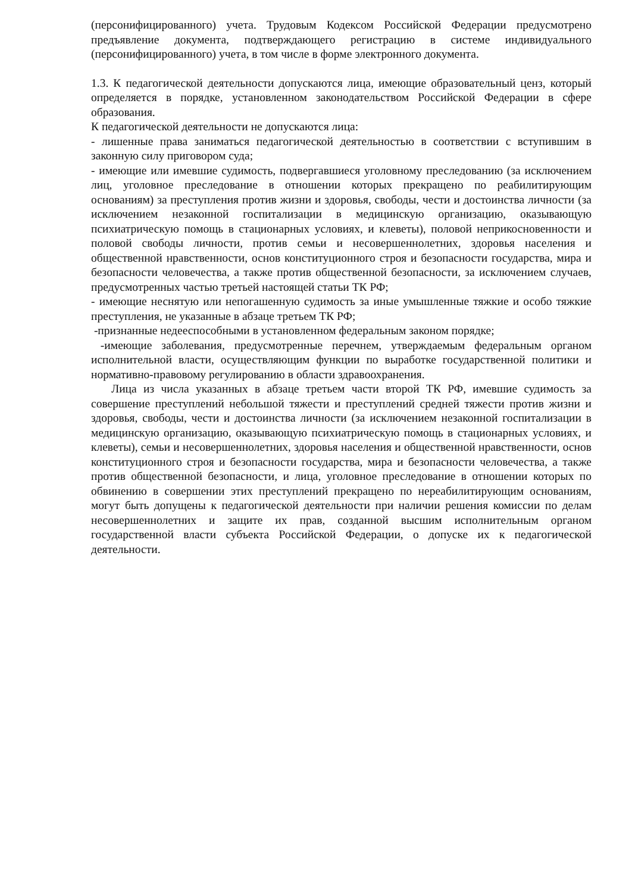(персонифицированного) учета. Трудовым Кодексом Российской Федерации предусмотрено предъявление документа, подтверждающего регистрацию в системе индивидуального (персонифицированного) учета, в том числе в форме электронного документа.
1.3. К педагогической деятельности допускаются лица, имеющие образовательный ценз, который определяется в порядке, установленном законодательством Российской Федерации в сфере образования.
К педагогической деятельности не допускаются лица:
- лишенные права заниматься педагогической деятельностью в соответствии с вступившим в законную силу приговором суда;
- имеющие или имевшие судимость, подвергавшиеся уголовному преследованию (за исключением лиц, уголовное преследование в отношении которых прекращено по реабилитирующим основаниям) за преступления против жизни и здоровья, свободы, чести и достоинства личности (за исключением незаконной госпитализации в медицинскую организацию, оказывающую психиатрическую помощь в стационарных условиях, и клеветы), половой неприкосновенности и половой свободы личности, против семьи и несовершеннолетних, здоровья населения и общественной нравственности, основ конституционного строя и безопасности государства, мира и безопасности человечества, а также против общественной безопасности, за исключением случаев, предусмотренных частью третьей настоящей статьи ТК РФ;
- имеющие неснятую или непогашенную судимость за иные умышленные тяжкие и особо тяжкие преступления, не указанные в абзаце третьем ТК РФ;
-признанные недееспособными в установленном федеральным законом порядке;
-имеющие заболевания, предусмотренные перечнем, утверждаемым федеральным органом исполнительной власти, осуществляющим функции по выработке государственной политики и нормативно-правовому регулированию в области здравоохранения.
Лица из числа указанных в абзаце третьем части второй ТК РФ, имевшие судимость за совершение преступлений небольшой тяжести и преступлений средней тяжести против жизни и здоровья, свободы, чести и достоинства личности (за исключением незаконной госпитализации в медицинскую организацию, оказывающую психиатрическую помощь в стационарных условиях, и клеветы), семьи и несовершеннолетних, здоровья населения и общественной нравственности, основ конституционного строя и безопасности государства, мира и безопасности человечества, а также против общественной безопасности, и лица, уголовное преследование в отношении которых по обвинению в совершении этих преступлений прекращено по нереабилитирующим основаниям, могут быть допущены к педагогической деятельности при наличии решения комиссии по делам несовершеннолетних и защите их прав, созданной высшим исполнительным органом государственной власти субъекта Российской Федерации, о допуске их к педагогической деятельности.